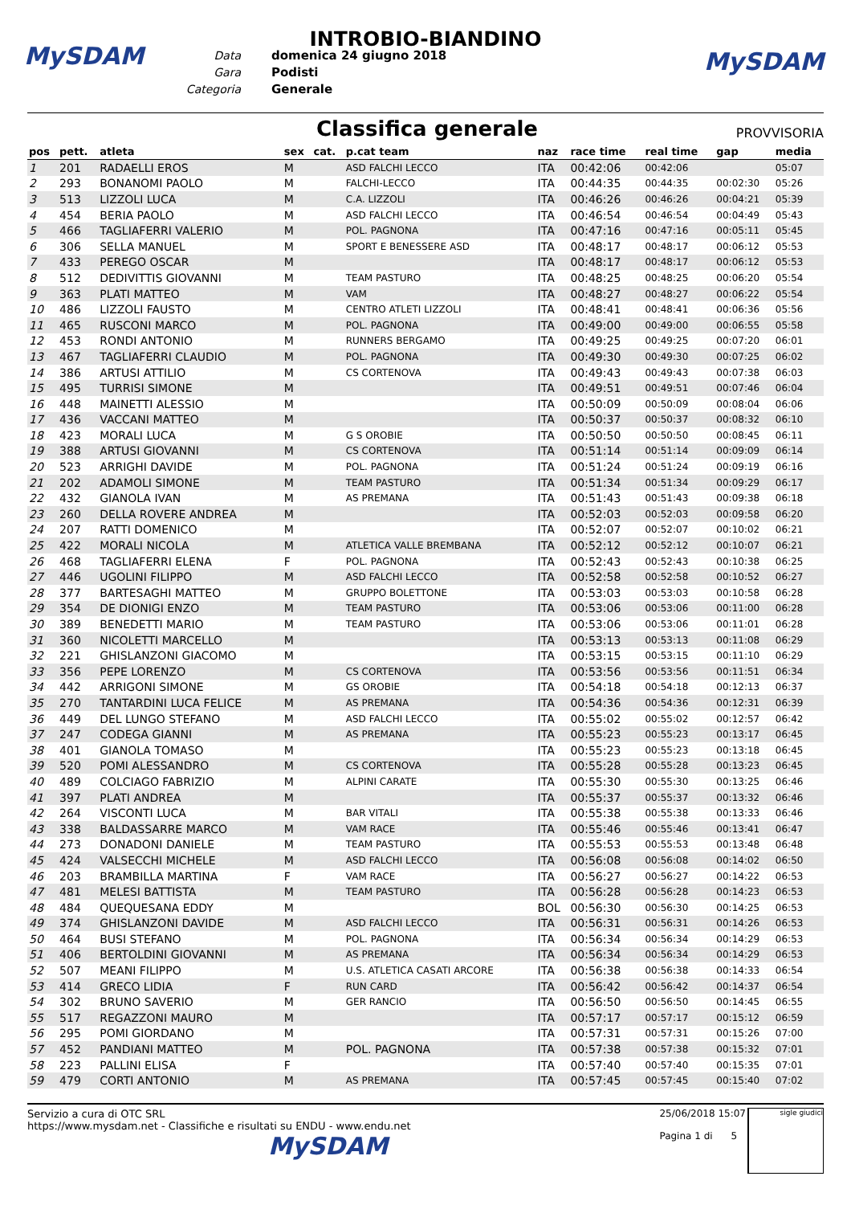INTROBIO-BIANDINO
MySDAM Data
Gara
Categoria
domenica 24 giugno 2018
Podisti
Generale
MySDAM
Classifica generale
PROVVISORIA
| pos | pett. | atleta | sex | cat. | p.cat team | naz | race time | real time | gap | media |
| --- | --- | --- | --- | --- | --- | --- | --- | --- | --- | --- |
| 1 | 201 | RADAELLI EROS | M | | ASD FALCHI LECCO | ITA | 00:42:06 | 00:42:06 | | 05:07 |
| 2 | 293 | BONANOMI PAOLO | M | | FALCHI-LECCO | ITA | 00:44:35 | 00:44:35 | 00:02:30 | 05:26 |
| 3 | 513 | LIZZOLI LUCA | M | | C.A. LIZZOLI | ITA | 00:46:26 | 00:46:26 | 00:04:21 | 05:39 |
| 4 | 454 | BERIA PAOLO | M | | ASD FALCHI LECCO | ITA | 00:46:54 | 00:46:54 | 00:04:49 | 05:43 |
| 5 | 466 | TAGLIAFERRI VALERIO | M | | POL. PAGNONA | ITA | 00:47:16 | 00:47:16 | 00:05:11 | 05:45 |
| 6 | 306 | SELLA MANUEL | M | | SPORT E BENESSERE ASD | ITA | 00:48:17 | 00:48:17 | 00:06:12 | 05:53 |
| 7 | 433 | PEREGO OSCAR | M | | | ITA | 00:48:17 | 00:48:17 | 00:06:12 | 05:53 |
| 8 | 512 | DEDIVITTIS GIOVANNI | M | | TEAM PASTURO | ITA | 00:48:25 | 00:48:25 | 00:06:20 | 05:54 |
| 9 | 363 | PLATI MATTEO | M | | VAM | ITA | 00:48:27 | 00:48:27 | 00:06:22 | 05:54 |
| 10 | 486 | LIZZOLI FAUSTO | M | | CENTRO ATLETI LIZZOLI | ITA | 00:48:41 | 00:48:41 | 00:06:36 | 05:56 |
| 11 | 465 | RUSCONI MARCO | M | | POL. PAGNONA | ITA | 00:49:00 | 00:49:00 | 00:06:55 | 05:58 |
| 12 | 453 | RONDI ANTONIO | M | | RUNNERS BERGAMO | ITA | 00:49:25 | 00:49:25 | 00:07:20 | 06:01 |
| 13 | 467 | TAGLIAFERRI CLAUDIO | M | | POL. PAGNONA | ITA | 00:49:30 | 00:49:30 | 00:07:25 | 06:02 |
| 14 | 386 | ARTUSI ATTILIO | M | | CS CORTENOVA | ITA | 00:49:43 | 00:49:43 | 00:07:38 | 06:03 |
| 15 | 495 | TURRISI SIMONE | M | | | ITA | 00:49:51 | 00:49:51 | 00:07:46 | 06:04 |
| 16 | 448 | MAINETTI ALESSIO | M | | | ITA | 00:50:09 | 00:50:09 | 00:08:04 | 06:06 |
| 17 | 436 | VACCANI MATTEO | M | | | ITA | 00:50:37 | 00:50:37 | 00:08:32 | 06:10 |
| 18 | 423 | MORALI LUCA | M | | G S OROBIE | ITA | 00:50:50 | 00:50:50 | 00:08:45 | 06:11 |
| 19 | 388 | ARTUSI GIOVANNI | M | | CS CORTENOVA | ITA | 00:51:14 | 00:51:14 | 00:09:09 | 06:14 |
| 20 | 523 | ARRIGHI DAVIDE | M | | POL. PAGNONA | ITA | 00:51:24 | 00:51:24 | 00:09:19 | 06:16 |
| 21 | 202 | ADAMOLI SIMONE | M | | TEAM PASTURO | ITA | 00:51:34 | 00:51:34 | 00:09:29 | 06:17 |
| 22 | 432 | GIANOLA IVAN | M | | AS PREMANA | ITA | 00:51:43 | 00:51:43 | 00:09:38 | 06:18 |
| 23 | 260 | DELLA ROVERE ANDREA | M | | | ITA | 00:52:03 | 00:52:03 | 00:09:58 | 06:20 |
| 24 | 207 | RATTI DOMENICO | M | | | ITA | 00:52:07 | 00:52:07 | 00:10:02 | 06:21 |
| 25 | 422 | MORALI NICOLA | M | | ATLETICA VALLE BREMBANA | ITA | 00:52:12 | 00:52:12 | 00:10:07 | 06:21 |
| 26 | 468 | TAGLIAFERRI ELENA | F | | POL. PAGNONA | ITA | 00:52:43 | 00:52:43 | 00:10:38 | 06:25 |
| 27 | 446 | UGOLINI FILIPPO | M | | ASD FALCHI LECCO | ITA | 00:52:58 | 00:52:58 | 00:10:52 | 06:27 |
| 28 | 377 | BARTESAGHI MATTEO | M | | GRUPPO BOLETTONE | ITA | 00:53:03 | 00:53:03 | 00:10:58 | 06:28 |
| 29 | 354 | DE DIONIGI ENZO | M | | TEAM PASTURO | ITA | 00:53:06 | 00:53:06 | 00:11:00 | 06:28 |
| 30 | 389 | BENEDETTI MARIO | M | | TEAM PASTURO | ITA | 00:53:06 | 00:53:06 | 00:11:01 | 06:28 |
| 31 | 360 | NICOLETTI MARCELLO | M | | | ITA | 00:53:13 | 00:53:13 | 00:11:08 | 06:29 |
| 32 | 221 | GHISLANZONI GIACOMO | M | | | ITA | 00:53:15 | 00:53:15 | 00:11:10 | 06:29 |
| 33 | 356 | PEPE LORENZO | M | | CS CORTENOVA | ITA | 00:53:56 | 00:53:56 | 00:11:51 | 06:34 |
| 34 | 442 | ARRIGONI SIMONE | M | | GS OROBIE | ITA | 00:54:18 | 00:54:18 | 00:12:13 | 06:37 |
| 35 | 270 | TANTARDINI LUCA FELICE | M | | AS PREMANA | ITA | 00:54:36 | 00:54:36 | 00:12:31 | 06:39 |
| 36 | 449 | DEL LUNGO STEFANO | M | | ASD FALCHI LECCO | ITA | 00:55:02 | 00:55:02 | 00:12:57 | 06:42 |
| 37 | 247 | CODEGA GIANNI | M | | AS PREMANA | ITA | 00:55:23 | 00:55:23 | 00:13:17 | 06:45 |
| 38 | 401 | GIANOLA TOMASO | M | | | ITA | 00:55:23 | 00:55:23 | 00:13:18 | 06:45 |
| 39 | 520 | POMI ALESSANDRO | M | | CS CORTENOVA | ITA | 00:55:28 | 00:55:28 | 00:13:23 | 06:45 |
| 40 | 489 | COLCIAGO FABRIZIO | M | | ALPINI CARATE | ITA | 00:55:30 | 00:55:30 | 00:13:25 | 06:46 |
| 41 | 397 | PLATI ANDREA | M | | | ITA | 00:55:37 | 00:55:37 | 00:13:32 | 06:46 |
| 42 | 264 | VISCONTI LUCA | M | | BAR VITALI | ITA | 00:55:38 | 00:55:38 | 00:13:33 | 06:46 |
| 43 | 338 | BALDASSARRE MARCO | M | | VAM RACE | ITA | 00:55:46 | 00:55:46 | 00:13:41 | 06:47 |
| 44 | 273 | DONADONI DANIELE | M | | TEAM PASTURO | ITA | 00:55:53 | 00:55:53 | 00:13:48 | 06:48 |
| 45 | 424 | VALSECCHI MICHELE | M | | ASD FALCHI LECCO | ITA | 00:56:08 | 00:56:08 | 00:14:02 | 06:50 |
| 46 | 203 | BRAMBILLA MARTINA | F | | VAM RACE | ITA | 00:56:27 | 00:56:27 | 00:14:22 | 06:53 |
| 47 | 481 | MELESI BATTISTA | M | | TEAM PASTURO | ITA | 00:56:28 | 00:56:28 | 00:14:23 | 06:53 |
| 48 | 484 | QUEQUESANA EDDY | M | | | BOL | 00:56:30 | 00:56:30 | 00:14:25 | 06:53 |
| 49 | 374 | GHISLANZONI DAVIDE | M | | ASD FALCHI LECCO | ITA | 00:56:31 | 00:56:31 | 00:14:26 | 06:53 |
| 50 | 464 | BUSI STEFANO | M | | POL. PAGNONA | ITA | 00:56:34 | 00:56:34 | 00:14:29 | 06:53 |
| 51 | 406 | BERTOLDINI GIOVANNI | M | | AS PREMANA | ITA | 00:56:34 | 00:56:34 | 00:14:29 | 06:53 |
| 52 | 507 | MEANI FILIPPO | M | | U.S. ATLETICA CASATI ARCORE | ITA | 00:56:38 | 00:56:38 | 00:14:33 | 06:54 |
| 53 | 414 | GRECO LIDIA | F | | RUN CARD | ITA | 00:56:42 | 00:56:42 | 00:14:37 | 06:54 |
| 54 | 302 | BRUNO SAVERIO | M | | GER RANCIO | ITA | 00:56:50 | 00:56:50 | 00:14:45 | 06:55 |
| 55 | 517 | REGAZZONI MAURO | M | | | ITA | 00:57:17 | 00:57:17 | 00:15:12 | 06:59 |
| 56 | 295 | POMI GIORDANO | M | | | ITA | 00:57:31 | 00:57:31 | 00:15:26 | 07:00 |
| 57 | 452 | PANDIANI MATTEO | M | | POL. PAGNONA | ITA | 00:57:38 | 00:57:38 | 00:15:32 | 07:01 |
| 58 | 223 | PALLINI ELISA | F | | | ITA | 00:57:40 | 00:57:40 | 00:15:35 | 07:01 |
| 59 | 479 | CORTI ANTONIO | M | | AS PREMANA | ITA | 00:57:45 | 00:57:45 | 00:15:40 | 07:02 |
Servizio a cura di OTC SRL
https://www.mysdam.net - Classifiche e risultati su ENDU - www.endu.net
MySDAM
25/06/2018 15:07
Pagina 1 di 5
sigle giudici